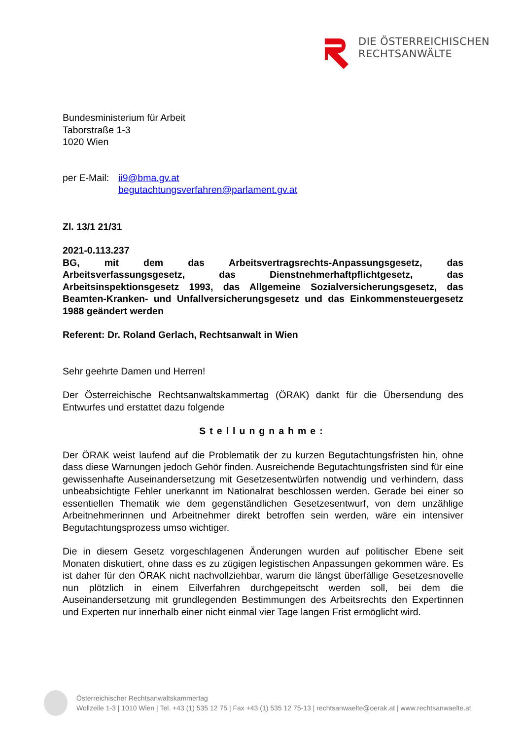DIE ÖSTERREICHISCHEN
RECHTSANWÄLTE
Bundesministerium für Arbeit
Taborstraße 1-3
1020 Wien
per E-Mail: ii9@bma.gv.at
begutachtungsverfahren@parlament.gv.at
Zl. 13/1 21/31
2021-0.113.237
BG, mit dem das Arbeitsvertragsrechts-Anpassungsgesetz, das Arbeitsverfassungsgesetz, das Dienstnehmerhaftpflichtgesetz, das Arbeitsinspektionsgesetz 1993, das Allgemeine Sozialversicherungsgesetz, das Beamten-Kranken- und Unfallversicherungsgesetz und das Einkommensteuergesetz 1988 geändert werden
Referent: Dr. Roland Gerlach, Rechtsanwalt in Wien
Sehr geehrte Damen und Herren!
Der Österreichische Rechtsanwaltskammertag (ÖRAK) dankt für die Übersendung des Entwurfes und erstattet dazu folgende
Stellungnahme:
Der ÖRAK weist laufend auf die Problematik der zu kurzen Begutachtungsfristen hin, ohne dass diese Warnungen jedoch Gehör finden. Ausreichende Begutachtungsfristen sind für eine gewissenhafte Auseinandersetzung mit Gesetzesentwürfen notwendig und verhindern, dass unbeabsichtigte Fehler unerkannt im Nationalrat beschlossen werden. Gerade bei einer so essentiellen Thematik wie dem gegenständlichen Gesetzesentwurf, von dem unzählige Arbeitnehmerinnen und Arbeitnehmer direkt betroffen sein werden, wäre ein intensiver Begutachtungsprozess umso wichtiger.
Die in diesem Gesetz vorgeschlagenen Änderungen wurden auf politischer Ebene seit Monaten diskutiert, ohne dass es zu zügigen legistischen Anpassungen gekommen wäre. Es ist daher für den ÖRAK nicht nachvollziehbar, warum die längst überfällige Gesetzesnovelle nun plötzlich in einem Eilverfahren durchgepeitscht werden soll, bei dem die Auseinandersetzung mit grundlegenden Bestimmungen des Arbeitsrechts den Expertinnen und Experten nur innerhalb einer nicht einmal vier Tage langen Frist ermöglicht wird.
Österreichischer Rechtsanwaltskammertag
Wollzeile 1-3 | 1010 Wien | Tel. +43 (1) 535 12 75 | Fax +43 (1) 535 12 75-13 | rechtsanwaelte@oerak.at | www.rechtsanwaelte.at